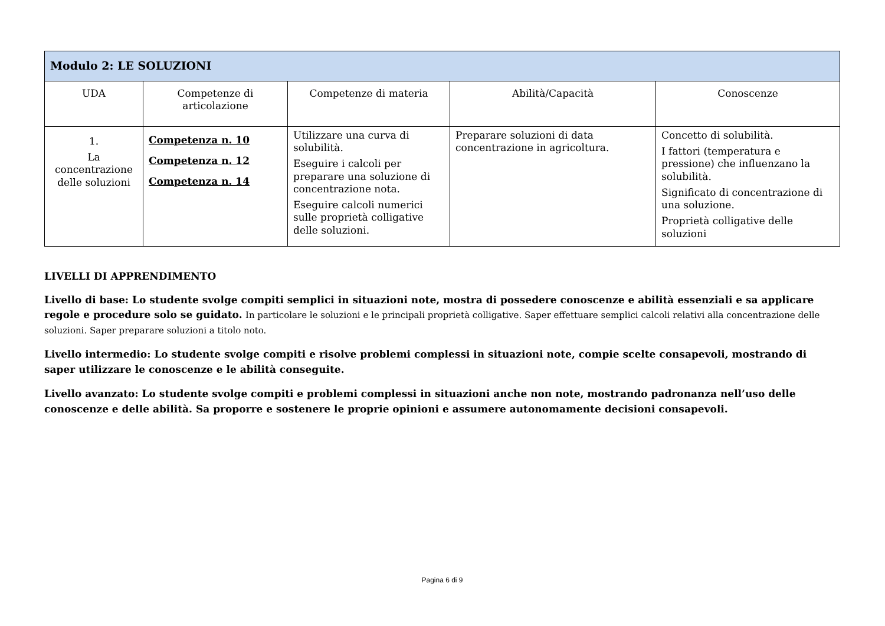| Modulo 2: LE SOLUZIONI | | | | |
| --- | --- | --- | --- | --- |
| UDA | Competenze di articolazione | Competenze di materia | Abilità/Capacità | Conoscenze |
| 1. La concentrazione delle soluzioni | Competenza n. 10 Competenza n. 12 Competenza n. 14 | Utilizzare una curva di solubilità. Eseguire i calcoli per preparare una soluzione di concentrazione nota. Eseguire calcoli numerici sulle proprietà colligative delle soluzioni. | Preparare soluzioni di data concentrazione in agricoltura. | Concetto di solubilità. I fattori (temperatura e pressione) che influenzano la solubilità. Significato di concentrazione di una soluzione. Proprietà colligative delle soluzioni |
LIVELLI DI APPRENDIMENTO
Livello di base: Lo studente svolge compiti semplici in situazioni note, mostra di possedere conoscenze e abilità essenziali e sa applicare regole e procedure solo se guidato. In particolare le soluzioni e le principali proprietà colligative. Saper effettuare semplici calcoli relativi alla concentrazione delle soluzioni. Saper preparare soluzioni a titolo noto.
Livello intermedio: Lo studente svolge compiti e risolve problemi complessi in situazioni note, compie scelte consapevoli, mostrando di saper utilizzare le conoscenze e le abilità conseguite.
Livello avanzato: Lo studente svolge compiti e problemi complessi in situazioni anche non note, mostrando padronanza nell’uso delle conoscenze e delle abilità. Sa proporre e sostenere le proprie opinioni e assumere autonomamente decisioni consapevoli.
Pagina 6 di 9